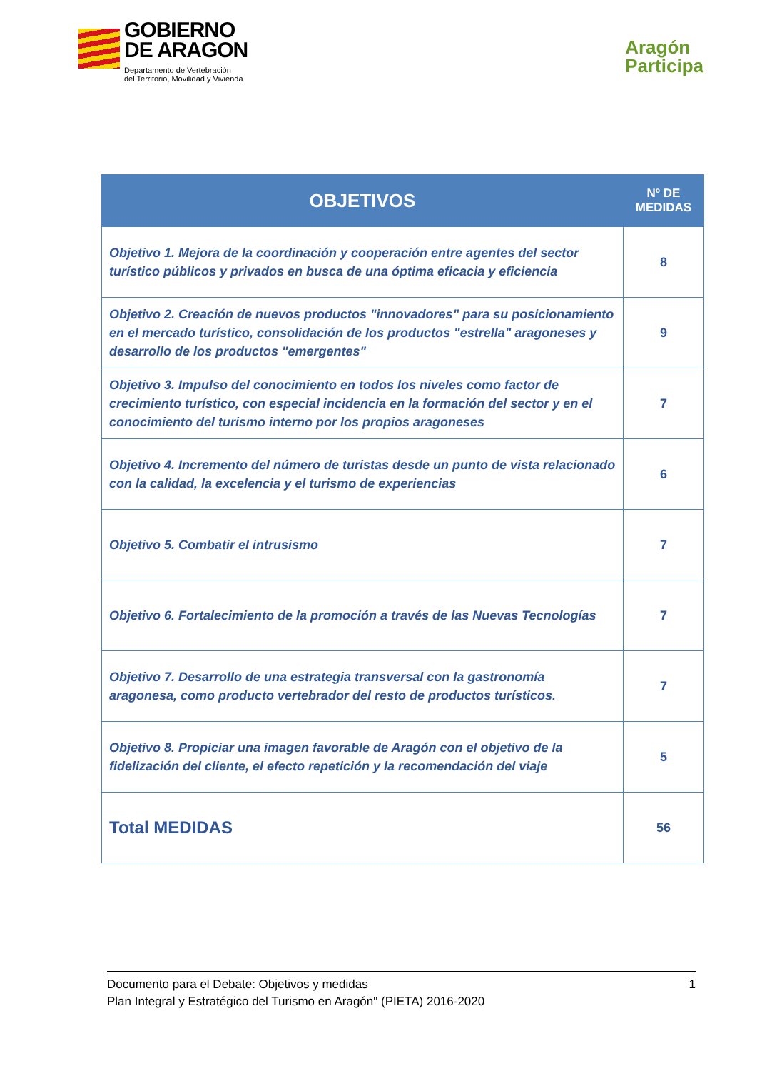GOBIERNO
DE ARAGON
Departamento de Vertebración
del Territorio, Movilidad y Vivienda
Aragón
Participa
| OBJETIVOS | Nº DE MEDIDAS |
| --- | --- |
| Objetivo 1. Mejora de la coordinación y cooperación entre agentes del sector turístico públicos y privados en busca de una óptima eficacia y eficiencia | 8 |
| Objetivo 2. Creación de nuevos productos "innovadores" para su posicionamiento en el mercado turístico, consolidación de los productos "estrella" aragoneses y desarrollo de los productos "emergentes" | 9 |
| Objetivo 3. Impulso del conocimiento en todos los niveles como factor de crecimiento turístico, con especial incidencia en la formación del sector y en el conocimiento del turismo interno por los propios aragoneses | 7 |
| Objetivo 4. Incremento del número de turistas desde un punto de vista relacionado con la calidad, la excelencia y el turismo de experiencias | 6 |
| Objetivo 5. Combatir el intrusismo | 7 |
| Objetivo 6. Fortalecimiento de la promoción a través de las Nuevas Tecnologías | 7 |
| Objetivo 7. Desarrollo de una estrategia transversal con la gastronomía aragonesa, como producto vertebrador del resto de productos turísticos. | 7 |
| Objetivo 8. Propiciar una imagen favorable de Aragón con el objetivo de la fidelización del cliente, el efecto repetición y la recomendación del viaje | 5 |
| Total MEDIDAS | 56 |
1 Documento para el Debate: Objetivos y medidas
Plan Integral y Estratégico del Turismo en Aragón" (PIETA) 2016-2020